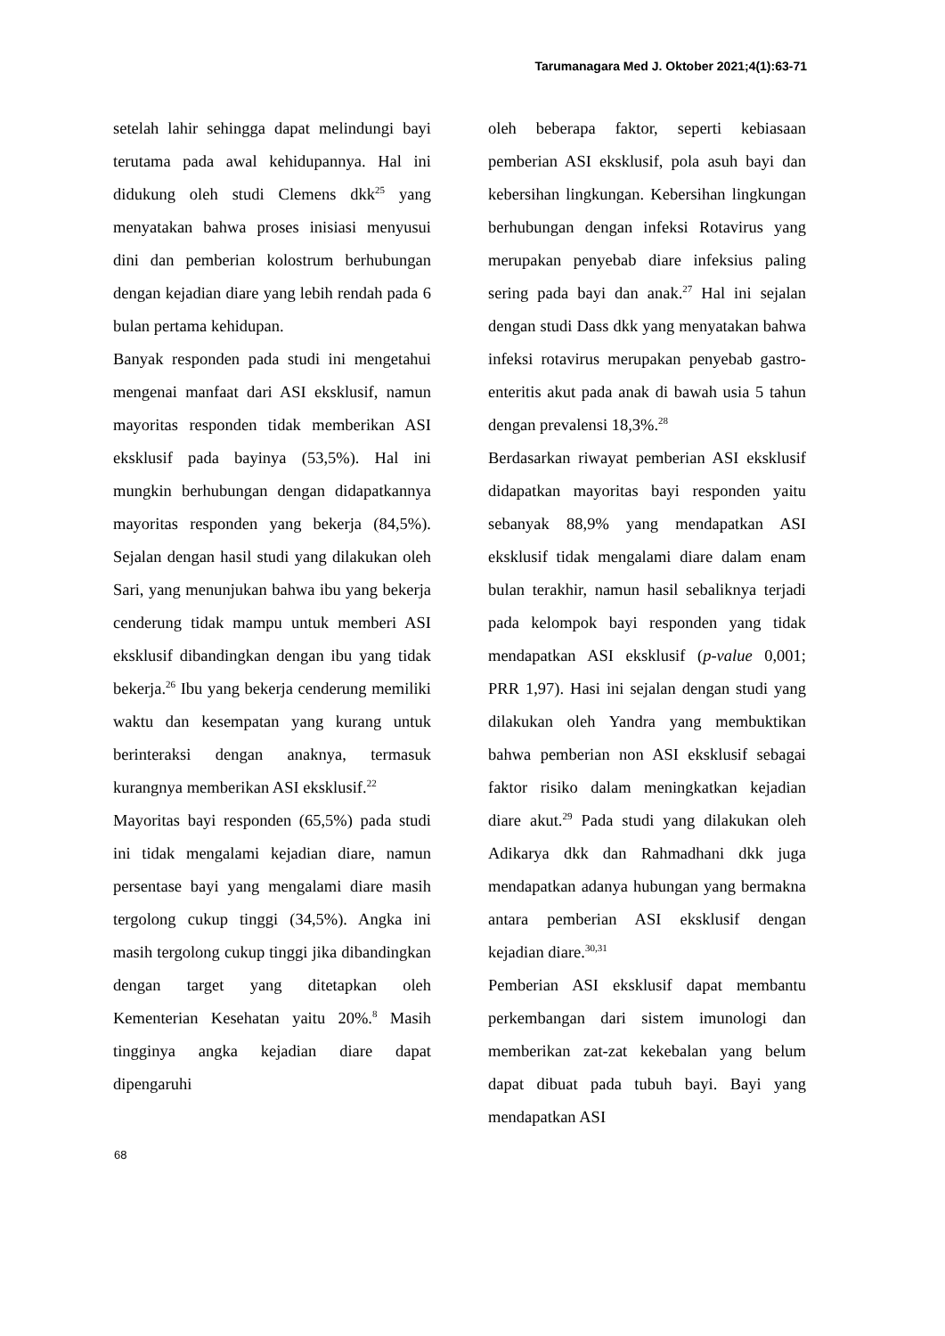Tarumanagara Med J. Oktober 2021;4(1):63-71
setelah lahir sehingga dapat melindungi bayi terutama pada awal kehidupannya. Hal ini didukung oleh studi Clemens dkk<sup>25</sup> yang menyatakan bahwa proses inisiasi menyusui dini dan pemberian kolostrum berhubungan dengan kejadian diare yang lebih rendah pada 6 bulan pertama kehidupan.
Banyak responden pada studi ini mengetahui mengenai manfaat dari ASI eksklusif, namun mayoritas responden tidak memberikan ASI eksklusif pada bayinya (53,5%). Hal ini mungkin berhubungan dengan didapatkannya mayoritas responden yang bekerja (84,5%). Sejalan dengan hasil studi yang dilakukan oleh Sari, yang menunjukan bahwa ibu yang bekerja cenderung tidak mampu untuk memberi ASI eksklusif dibandingkan dengan ibu yang tidak bekerja.<sup>26</sup> Ibu yang bekerja cenderung memiliki waktu dan kesempatan yang kurang untuk berinteraksi dengan anaknya, termasuk kurangnya memberikan ASI eksklusif.<sup>22</sup>
Mayoritas bayi responden (65,5%) pada studi ini tidak mengalami kejadian diare, namun persentase bayi yang mengalami diare masih tergolong cukup tinggi (34,5%). Angka ini masih tergolong cukup tinggi jika dibandingkan dengan target yang ditetapkan oleh Kementerian Kesehatan yaitu 20%.<sup>8</sup> Masih tingginya angka kejadian diare dapat dipengaruhi
oleh beberapa faktor, seperti kebiasaan pemberian ASI eksklusif, pola asuh bayi dan kebersihan lingkungan. Kebersihan lingkungan berhubungan dengan infeksi Rotavirus yang merupakan penyebab diare infeksius paling sering pada bayi dan anak.<sup>27</sup> Hal ini sejalan dengan studi Dass dkk yang menyatakan bahwa infeksi rotavirus merupakan penyebab gastro-enteritis akut pada anak di bawah usia 5 tahun dengan prevalensi 18,3%.<sup>28</sup>
Berdasarkan riwayat pemberian ASI eksklusif didapatkan mayoritas bayi responden yaitu sebanyak 88,9% yang mendapatkan ASI eksklusif tidak mengalami diare dalam enam bulan terakhir, namun hasil sebaliknya terjadi pada kelompok bayi responden yang tidak mendapatkan ASI eksklusif (p-value 0,001; PRR 1,97). Hasi ini sejalan dengan studi yang dilakukan oleh Yandra yang membuktikan bahwa pemberian non ASI eksklusif sebagai faktor risiko dalam meningkatkan kejadian diare akut.<sup>29</sup> Pada studi yang dilakukan oleh Adikarya dkk dan Rahmadhani dkk juga mendapatkan adanya hubungan yang bermakna antara pemberian ASI eksklusif dengan kejadian diare.<sup>30,31</sup>
Pemberian ASI eksklusif dapat membantu perkembangan dari sistem imunologi dan memberikan zat-zat kekebalan yang belum dapat dibuat pada tubuh bayi. Bayi yang mendapatkan ASI
68